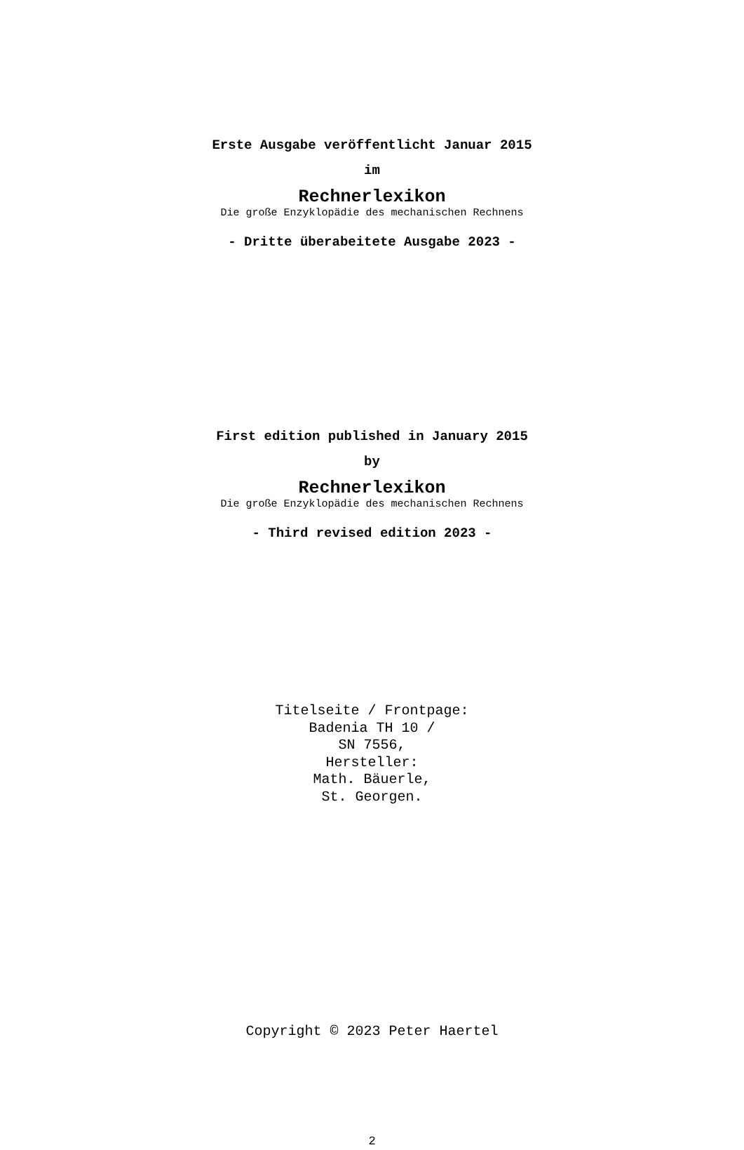Erste Ausgabe veröffentlicht Januar 2015
im
Rechnerlexikon
Die große Enzyklopädie des mechanischen Rechnens
- Dritte überabeitete Ausgabe 2023 -
First edition published in January 2015
by
Rechnerlexikon
Die große Enzyklopädie des mechanischen Rechnens
- Third revised edition 2023 -
Titelseite / Frontpage:
Badenia TH 10 /
SN 7556,
Hersteller:
Math. Bäuerle,
St. Georgen.
Copyright © 2023 Peter Haertel
2